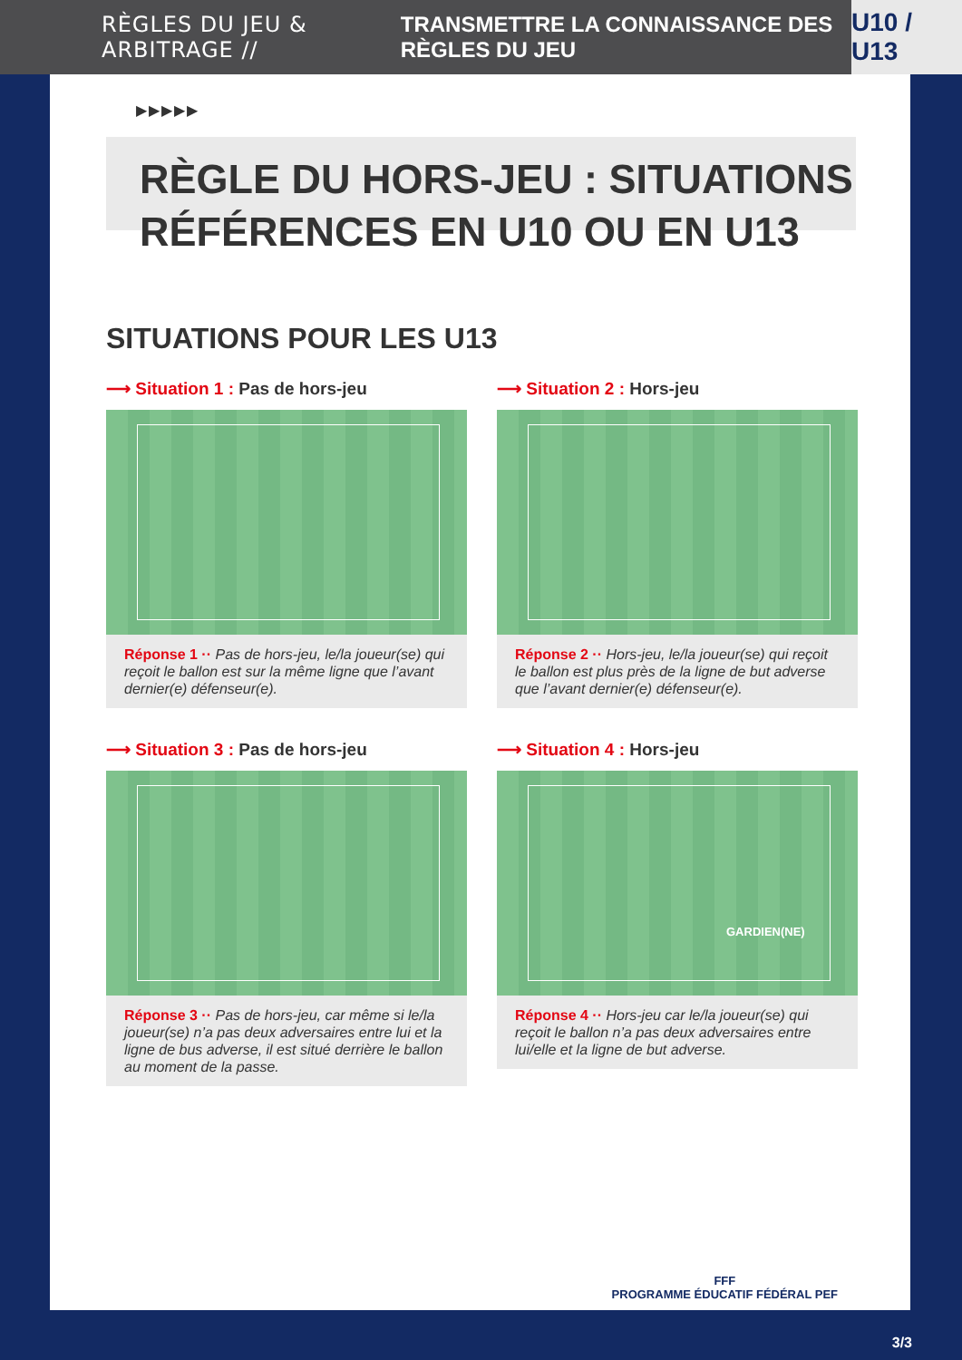RÈGLES DU JEU & ARBITRAGE // TRANSMETTRE LA CONNAISSANCE DES RÈGLES DU JEU U10 / U13
▶▶▶▶▶
RÈGLE DU HORS-JEU : SITUATIONS RÉFÉRENCES EN U10 OU EN U13
SITUATIONS POUR LES U13
⟶ Situation 1 : Pas de hors-jeu
Réponse 1 ·· Pas de hors-jeu, le/la joueur(se) qui reçoit le ballon est sur la même ligne que l’avant dernier(e) défenseur(e).
⟶ Situation 2 : Hors-jeu
Réponse 2 ·· Hors-jeu, le/la joueur(se) qui reçoit le ballon est plus près de la ligne de but adverse que l’avant dernier(e) défenseur(e).
⟶ Situation 3 : Pas de hors-jeu
Réponse 3 ·· Pas de hors-jeu, car même si le/la joueur(se) n’a pas deux adversaires entre lui et la ligne de bus adverse, il est situé derrière le ballon au moment de la passe.
⟶ Situation 4 : Hors-jeu
GARDIEN(NE)
Réponse 4 ·· Hors-jeu car le/la joueur(se) qui reçoit le ballon n’a pas deux adversaires entre lui/elle et la ligne de but adverse.
FFF
PROGRAMME ÉDUCATIF FÉDÉRAL PEF
3/3